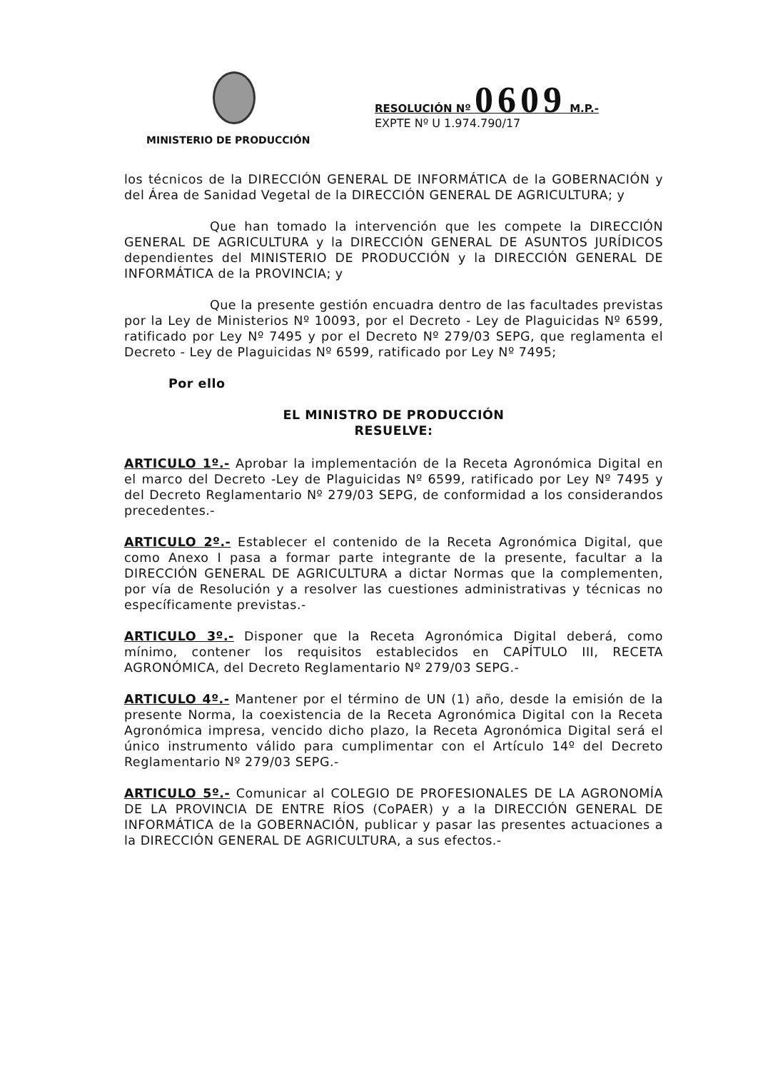MINISTERIO DE PRODUCCIÓN
RESOLUCIÓN Nº 0609 M.P.-
EXPTE Nº U 1.974.790/17
los técnicos de la DIRECCIÓN GENERAL DE INFORMÁTICA de la GOBERNACIÓN y del Área de Sanidad Vegetal de la DIRECCIÓN GENERAL DE AGRICULTURA; y
Que han tomado la intervención que les compete la DIRECCIÓN GENERAL DE AGRICULTURA y la DIRECCIÓN GENERAL DE ASUNTOS JURÍDICOS dependientes del MINISTERIO DE PRODUCCIÓN y la DIRECCIÓN GENERAL DE INFORMÁTICA de la PROVINCIA; y
Que la presente gestión encuadra dentro de las facultades previstas por la Ley de Ministerios Nº 10093, por el Decreto - Ley de Plaguicidas Nº 6599, ratificado por Ley Nº 7495 y por el Decreto Nº 279/03 SEPG, que reglamenta el Decreto - Ley de Plaguicidas Nº 6599, ratificado por Ley Nº 7495;
Por ello
EL MINISTRO DE PRODUCCIÓN
RESUELVE:
ARTICULO 1º.- Aprobar la implementación de la Receta Agronómica Digital en el marco del Decreto -Ley de Plaguicidas Nº 6599, ratificado por Ley Nº 7495 y del Decreto Reglamentario Nº 279/03 SEPG, de conformidad a los considerandos precedentes.-
ARTICULO 2º.- Establecer el contenido de la Receta Agronómica Digital, que como Anexo I pasa a formar parte integrante de la presente, facultar a la DIRECCIÓN GENERAL DE AGRICULTURA a dictar Normas que la complementen, por vía de Resolución y a resolver las cuestiones administrativas y técnicas no específicamente previstas.-
ARTICULO 3º.- Disponer que la Receta Agronómica Digital deberá, como mínimo, contener los requisitos establecidos en CAPÍTULO III, RECETA AGRONÓMICA, del Decreto Reglamentario Nº 279/03 SEPG.-
ARTICULO 4º.- Mantener por el término de UN (1) año, desde la emisión de la presente Norma, la coexistencia de la Receta Agronómica Digital con la Receta Agronómica impresa, vencido dicho plazo, la Receta Agronómica Digital será el único instrumento válido para cumplimentar con el Artículo 14º del Decreto Reglamentario Nº 279/03 SEPG.-
ARTICULO 5º.- Comunicar al COLEGIO DE PROFESIONALES DE LA AGRONOMÍA DE LA PROVINCIA DE ENTRE RÍOS (CoPAER) y a la DIRECCIÓN GENERAL DE INFORMÁTICA de la GOBERNACIÓN, publicar y pasar las presentes actuaciones a la DIRECCIÓN GENERAL DE AGRICULTURA, a sus efectos.-